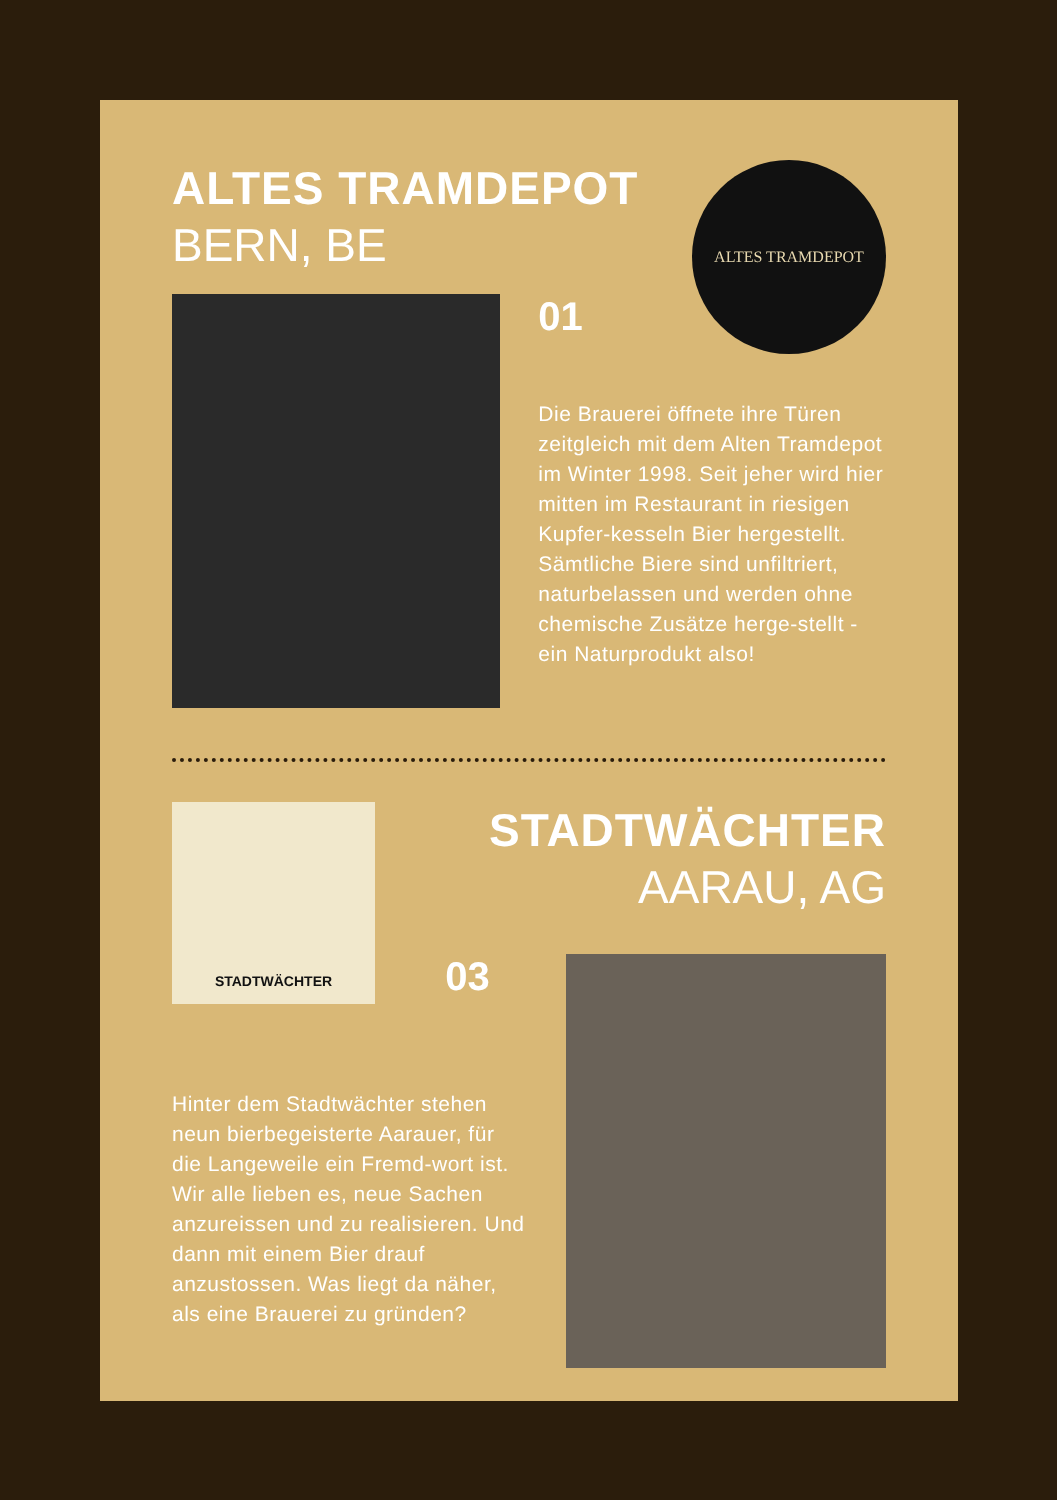ALTES TRAMDEPOT
BERN, BE
ALTES TRAMDEPOT
01
Die Brauerei öffnete ihre Türen zeitgleich mit dem Alten Tramdepot im Winter 1998. Seit jeher wird hier mitten im Restaurant in riesigen Kupfer-kesseln Bier hergestellt. Sämtliche Biere sind unfiltriert, naturbelassen und werden ohne chemische Zusätze herge-stellt - ein Naturprodukt also!
STADTWÄCHTER
STADTWÄCHTER
AARAU, AG
03
Hinter dem Stadtwächter stehen neun bierbegeisterte Aarauer, für die Langeweile ein Fremd-wort ist. Wir alle lieben es, neue Sachen anzureissen und zu realisieren. Und dann mit einem Bier drauf anzustossen. Was liegt da näher, als eine Brauerei zu gründen?